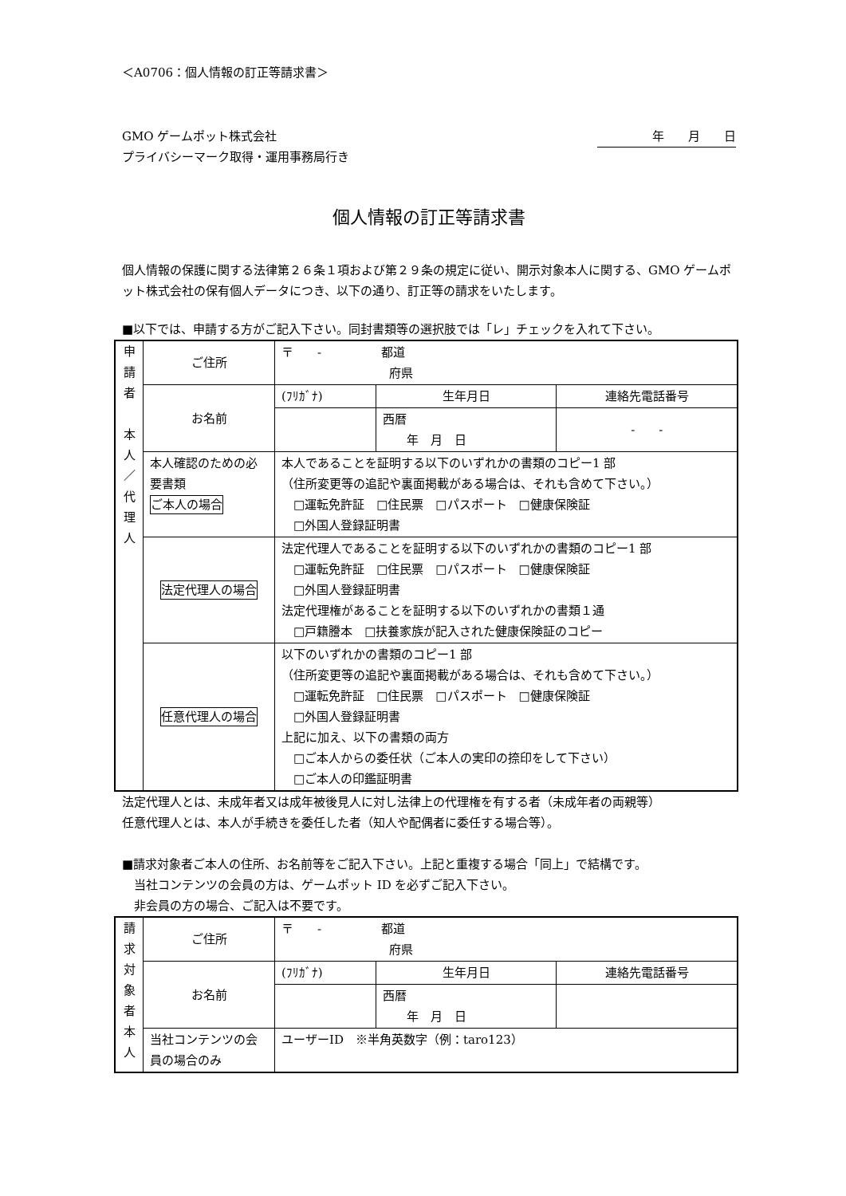＜A0706：個人情報の訂正等請求書＞
GMO ゲームポット株式会社
プライバシーマーク取得・運用事務局行き
年　　月　　日
個人情報の訂正等請求書
個人情報の保護に関する法律第２６条１項および第２９条の規定に従い、開示対象本人に関する、GMO ゲームポット株式会社の保有個人データにつき、以下の通り、訂正等の請求をいたします。
■以下では、申請する方がご記入下さい。同封書類等の選択肢では「レ」チェックを入れて下さい。
| 申 請 者 本 人 ／ 代 理 人 | ご住所 | 〒 - 都道 府県 | | |
| | お名前 | (ﾌﾘｶﾞﾅ) | 生年月日 | 連絡先電話番号 |
| | | | 西暦 年 月 日 | - - |
| | 本人確認のための必要書類 ご本人の場合 | 本人であることを証明する以下のいずれかの書類のコピー1 部 （住所変更等の追記や裏面掲載がある場合は、それも含めて下さい。） □運転免許証 □住民票 □パスポート □健康保険証 □外国人登録証明書 | | |
| | 法定代理人の場合 | 法定代理人であることを証明する以下のいずれかの書類のコピー1 部 □運転免許証 □住民票 □パスポート □健康保険証 □外国人登録証明書 法定代理権があることを証明する以下のいずれかの書類１通 □戸籍謄本 □扶養家族が記入された健康保険証のコピー | | |
| | 任意代理人の場合 | 以下のいずれかの書類のコピー1 部 （住所変更等の追記や裏面掲載がある場合は、それも含めて下さい。） □運転免許証 □住民票 □パスポート □健康保険証 □外国人登録証明書 上記に加え、以下の書類の両方 □ご本人からの委任状（ご本人の実印の捺印をして下さい） □ご本人の印鑑証明書 | | |
法定代理人とは、未成年者又は成年被後見人に対し法律上の代理権を有する者（未成年者の両親等）
任意代理人とは、本人が手続きを委任した者（知人や配偶者に委任する場合等）。
■請求対象者ご本人の住所、お名前等をご記入下さい。上記と重複する場合「同上」で結構です。
　当社コンテンツの会員の方は、ゲームポット ID を必ずご記入下さい。
　非会員の方の場合、ご記入は不要です。
| 請 求 対 象 者 本 人 | ご住所 | 〒 - 都道 府県 | | |
| | お名前 | (ﾌﾘｶﾞﾅ) | 生年月日 | 連絡先電話番号 |
| | | | 西暦 年 月 日 | |
| | 当社コンテンツの会員の場合のみ | ユーザーID ※半角英数字（例：taro123） | | |